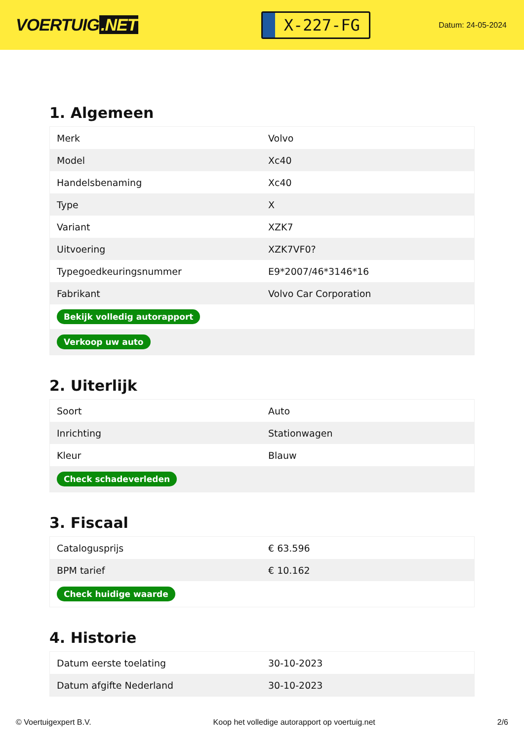VOERTUIG.NET
X-227-FG
Datum: 24-05-2024
1. Algemeen
| Merk | Volvo |
| Model | Xc40 |
| Handelsbenaming | Xc40 |
| Type | X |
| Variant | XZK7 |
| Uitvoering | XZK7VF0? |
| Typegoedkeuringsnummer | E9*2007/46*3146*16 |
| Fabrikant | Volvo Car Corporation |
| Bekijk volledig autorapport | |
| Verkoop uw auto | |
2. Uiterlijk
| Soort | Auto |
| Inrichting | Stationwagen |
| Kleur | Blauw |
| Check schadeverleden | |
3. Fiscaal
| Catalogusprijs | € 63.596 |
| BPM tarief | € 10.162 |
| Check huidige waarde | |
4. Historie
| Datum eerste toelating | 30-10-2023 |
| Datum afgifte Nederland | 30-10-2023 |
© Voertuigexpert B.V. Koop het volledige autorapport op voertuig.net 2/6